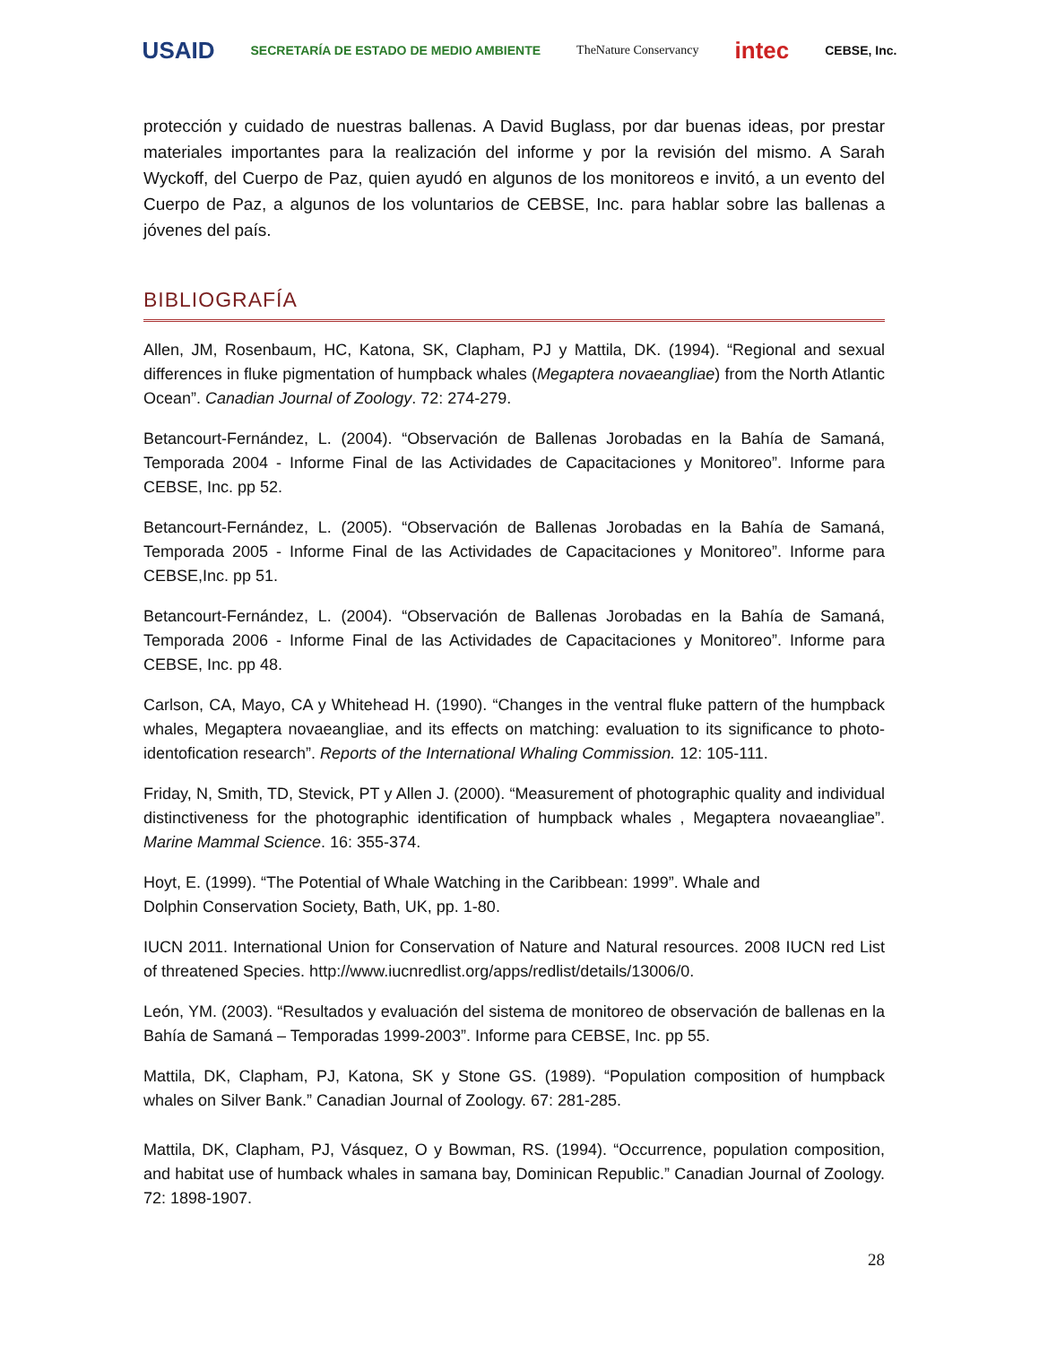USAID SECRETARÍA DE ESTADO DE MEDIO AMBIENTE TheNature Conservancy intec CEBSE, Inc.
protección y cuidado de nuestras ballenas. A David Buglass, por dar buenas ideas, por prestar materiales importantes para la realización del informe y por la revisión del mismo. A Sarah Wyckoff, del Cuerpo de Paz, quien ayudó en algunos de los monitoreos e invitó, a un evento del Cuerpo de Paz, a algunos de los voluntarios de CEBSE, Inc. para hablar sobre las ballenas a jóvenes del país.
BIBLIOGRAFÍA
Allen, JM, Rosenbaum, HC, Katona, SK, Clapham, PJ y Mattila, DK. (1994). “Regional and sexual differences in fluke pigmentation of humpback whales (Megaptera novaeangliae) from the North Atlantic Ocean”. Canadian Journal of Zoology. 72: 274-279.
Betancourt-Fernández, L. (2004). “Observación de Ballenas Jorobadas en la Bahía de Samaná, Temporada 2004 - Informe Final de las Actividades de Capacitaciones y Monitoreo”. Informe para CEBSE, Inc. pp 52.
Betancourt-Fernández, L. (2005). “Observación de Ballenas Jorobadas en la Bahía de Samaná, Temporada 2005 - Informe Final de las Actividades de Capacitaciones y Monitoreo”. Informe para CEBSE,Inc. pp 51.
Betancourt-Fernández, L. (2004). “Observación de Ballenas Jorobadas en la Bahía de Samaná, Temporada 2006 - Informe Final de las Actividades de Capacitaciones y Monitoreo”. Informe para CEBSE, Inc. pp 48.
Carlson, CA, Mayo, CA y Whitehead H. (1990). “Changes in the ventral fluke pattern of the humpback whales, Megaptera novaeangliae, and its effects on matching: evaluation to its significance to photo-identofication research”. Reports of the International Whaling Commission. 12: 105-111.
Friday, N, Smith, TD, Stevick, PT y Allen J. (2000). “Measurement of photographic quality and individual distinctiveness for the photographic identification of humpback whales , Megaptera novaeangliae”. Marine Mammal Science. 16: 355-374.
Hoyt, E. (1999). “The Potential of Whale Watching in the Caribbean: 1999”. Whale and
Dolphin Conservation Society, Bath, UK, pp. 1-80.
IUCN 2011. International Union for Conservation of Nature and Natural resources. 2008 IUCN red List of threatened Species. http://www.iucnredlist.org/apps/redlist/details/13006/0.
León, YM. (2003). “Resultados y evaluación del sistema de monitoreo de observación de ballenas en la Bahía de Samaná – Temporadas 1999-2003”. Informe para CEBSE, Inc. pp 55.
Mattila, DK, Clapham, PJ, Katona, SK y Stone GS. (1989). “Population composition of humpback whales on Silver Bank.” Canadian Journal of Zoology. 67: 281-285.
Mattila, DK, Clapham, PJ, Vásquez, O y Bowman, RS. (1994). “Occurrence, population composition, and habitat use of humback whales in samana bay, Dominican Republic.” Canadian Journal of Zoology. 72: 1898-1907.
28